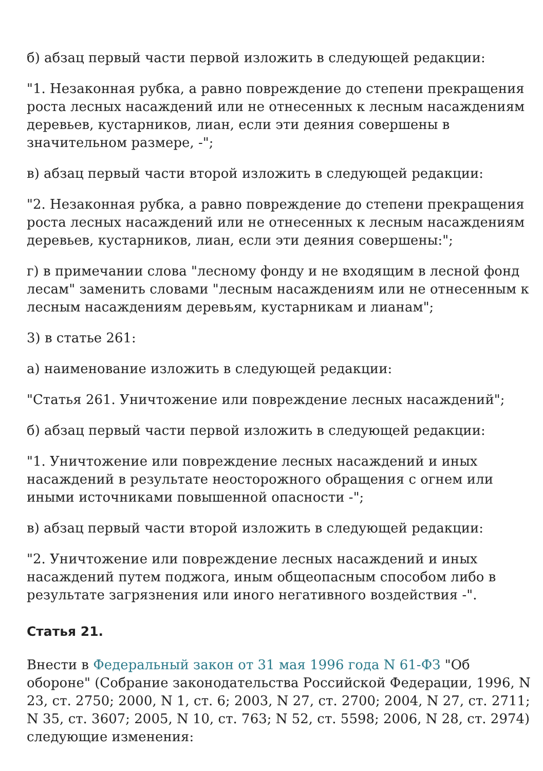б) абзац первый части первой изложить в следующей редакции:
"1. Незаконная рубка, а равно повреждение до степени прекращения роста лесных насаждений или не отнесенных к лесным насаждениям деревьев, кустарников, лиан, если эти деяния совершены в значительном размере, -";
в) абзац первый части второй изложить в следующей редакции:
"2. Незаконная рубка, а равно повреждение до степени прекращения роста лесных насаждений или не отнесенных к лесным насаждениям деревьев, кустарников, лиан, если эти деяния совершены:";
г) в примечании слова "лесному фонду и не входящим в лесной фонд лесам" заменить словами "лесным насаждениям или не отнесенным к лесным насаждениям деревьям, кустарникам и лианам";
3) в статье 261:
а) наименование изложить в следующей редакции:
"Статья 261. Уничтожение или повреждение лесных насаждений";
б) абзац первый части первой изложить в следующей редакции:
"1. Уничтожение или повреждение лесных насаждений и иных насаждений в результате неосторожного обращения с огнем или иными источниками повышенной опасности -";
в) абзац первый части второй изложить в следующей редакции:
"2. Уничтожение или повреждение лесных насаждений и иных насаждений путем поджога, иным общеопасным способом либо в результате загрязнения или иного негативного воздействия -".
Статья 21.
Внести в Федеральный закон от 31 мая 1996 года N 61-ФЗ "Об обороне" (Собрание законодательства Российской Федерации, 1996, N 23, ст. 2750; 2000, N 1, ст. 6; 2003, N 27, ст. 2700; 2004, N 27, ст. 2711; N 35, ст. 3607; 2005, N 10, ст. 763; N 52, ст. 5598; 2006, N 28, ст. 2974) следующие изменения: